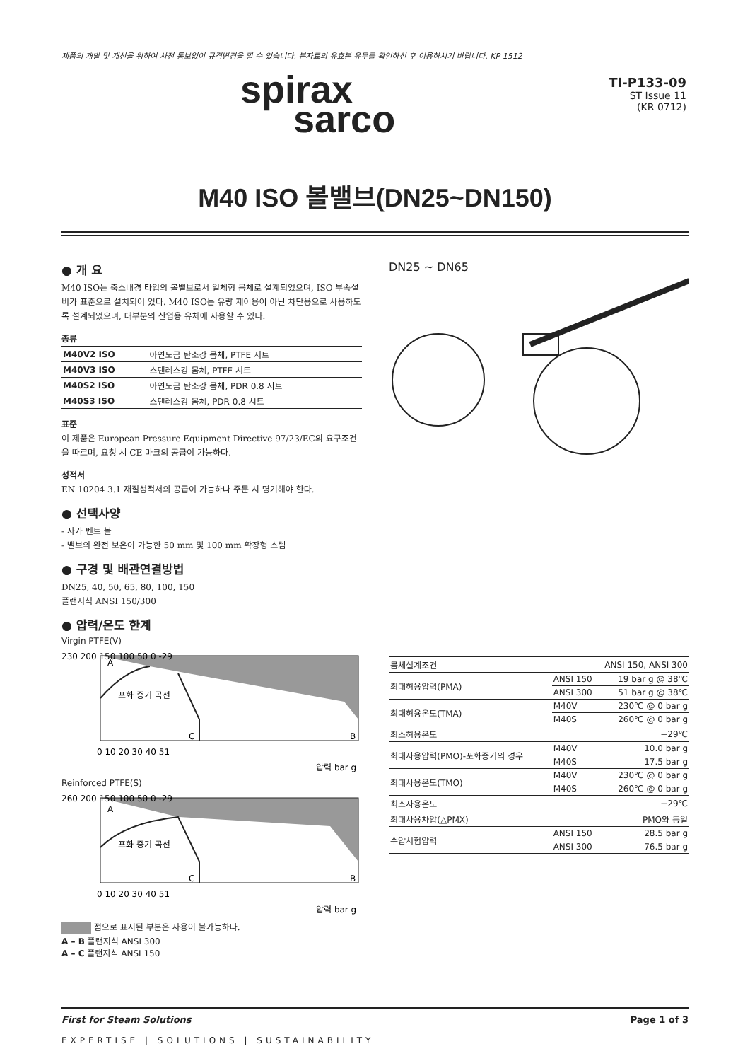제품의 개발 및 개선을 위하여 사전 통보없이 규격변경을 할 수 있습니다. 본자료의 유효본 유무를 확인하신 후 이용하시기 바랍니다. KP 1512
spirax
sarco
TI-P133-09
ST Issue 11
(KR 0712)
M40 ISO 볼밸브(DN25~DN150)
● 개 요
M40 ISO는 축소내경 타입의 볼밸브로서 일체형 몸체로 설계되었으며, ISO 부속설비가 표준으로 설치되어 있다. M40 ISO는 유량 제어용이 아닌 차단용으로 사용하도록 설계되었으며, 대부분의 산업용 유체에 사용할 수 있다.
종류
| M40V2 ISO | 아연도금 탄소강 몸체, PTFE 시트 |
| M40V3 ISO | 스텐레스강 몸체, PTFE 시트 |
| M40S2 ISO | 아연도금 탄소강 몸체, PDR 0.8 시트 |
| M40S3 ISO | 스텐레스강 몸체, PDR 0.8 시트 |
표준
이 제품은 European Pressure Equipment Directive 97/23/EC의 요구조건을 따르며, 요청 시 CE 마크의 공급이 가능하다.
성적서
EN 10204 3.1 재질성적서의 공급이 가능하나 주문 시 명기해야 한다.
● 선택사양
- 자가 벤트 볼
- 밸브의 완전 보온이 가능한 50 mm 및 100 mm 확장형 스템
● 구경 및 배관연결방법
DN25, 40, 50, 65, 80, 100, 150
플랜지식 ANSI 150/300
● 압력/온도 한계
Virgin PTFE(V)
230 200 150 100 50 0 -29
포화 증기 곡선
0 10 20 30 40 51
압력 bar g
A
C
B
Reinforced PTFE(S)
260 200 150 100 50 0 -29
포화 증기 곡선
0 10 20 30 40 51
압력 bar g
A
C
B
점으로 표시된 부분은 사용이 불가능하다.
A – B 플랜지식 ANSI 300
A – C 플랜지식 ANSI 150
DN25 ~ DN65
| 몸체설계조건 | ANSI 150, ANSI 300 | |
| 최대허용압력(PMA) | ANSI 150 | 19 bar g @ 38℃ |
| | ANSI 300 | 51 bar g @ 38℃ |
| 최대허용온도(TMA) | M40V | 230℃ @ 0 bar g |
| | M40S | 260℃ @ 0 bar g |
| 최소허용온도 | −29℃ | |
| 최대사용압력(PMO)-포화증기의 경우 | M40V | 10.0 bar g |
| | M40S | 17.5 bar g |
| 최대사용온도(TMO) | M40V | 230℃ @ 0 bar g |
| | M40S | 260℃ @ 0 bar g |
| 최소사용온도 | −29℃ | |
| 최대사용차압(△PMX) | PMO와 동일 | |
| 수압시험압력 | ANSI 150 | 28.5 bar g |
| | ANSI 300 | 76.5 bar g |
First for Steam Solutions Page 1 of 3
EXPERTISE | SOLUTIONS | SUSTAINABILITY